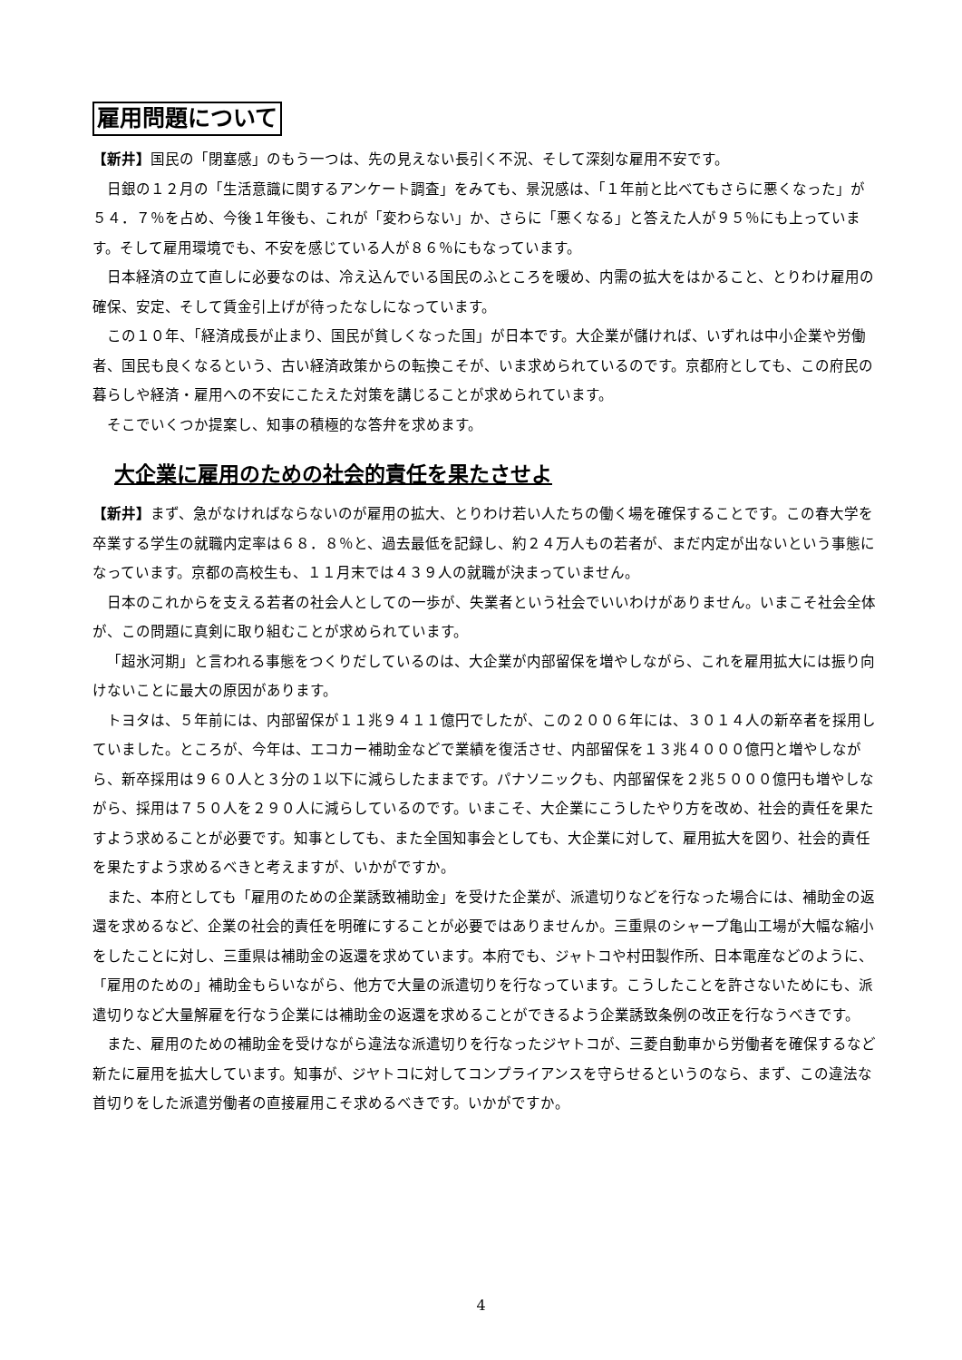雇用問題について
【新井】国民の「閉塞感」のもう一つは、先の見えない長引く不況、そして深刻な雇用不安です。
日銀の１２月の「生活意識に関するアンケート調査」をみても、景況感は、「１年前と比べてもさらに悪くなった」が５４．７％を占め、今後１年後も、これが「変わらない」か、さらに「悪くなる」と答えた人が９５％にも上っています。そして雇用環境でも、不安を感じている人が８６％にもなっています。
日本経済の立て直しに必要なのは、冷え込んでいる国民のふところを暖め、内需の拡大をはかること、とりわけ雇用の確保、安定、そして賃金引上げが待ったなしになっています。
この１０年、「経済成長が止まり、国民が貧しくなった国」が日本です。大企業が儲ければ、いずれは中小企業や労働者、国民も良くなるという、古い経済政策からの転換こそが、いま求められているのです。京都府としても、この府民の暮らしや経済・雇用への不安にこたえた対策を講じることが求められています。
そこでいくつか提案し、知事の積極的な答弁を求めます。
大企業に雇用のための社会的責任を果たさせよ
【新井】まず、急がなければならないのが雇用の拡大、とりわけ若い人たちの働く場を確保することです。この春大学を卒業する学生の就職内定率は６８．８％と、過去最低を記録し、約２４万人もの若者が、まだ内定が出ないという事態になっています。京都の高校生も、１１月末では４３９人の就職が決まっていません。
日本のこれからを支える若者の社会人としての一歩が、失業者という社会でいいわけがありません。いまこそ社会全体が、この問題に真剣に取り組むことが求められています。
「超氷河期」と言われる事態をつくりだしているのは、大企業が内部留保を増やしながら、これを雇用拡大には振り向けないことに最大の原因があります。
トヨタは、５年前には、内部留保が１１兆９４１１億円でしたが、この２００６年には、３０１４人の新卒者を採用していました。ところが、今年は、エコカー補助金などで業績を復活させ、内部留保を１３兆４０００億円と増やしながら、新卒採用は９６０人と３分の１以下に減らしたままです。パナソニックも、内部留保を２兆５０００億円も増やしながら、採用は７５０人を２９０人に減らしているのです。いまこそ、大企業にこうしたやり方を改め、社会的責任を果たすよう求めることが必要です。知事としても、また全国知事会としても、大企業に対して、雇用拡大を図り、社会的責任を果たすよう求めるべきと考えますが、いかがですか。
また、本府としても「雇用のための企業誘致補助金」を受けた企業が、派遣切りなどを行なった場合には、補助金の返還を求めるなど、企業の社会的責任を明確にすることが必要ではありませんか。三重県のシャープ亀山工場が大幅な縮小をしたことに対し、三重県は補助金の返還を求めています。本府でも、ジャトコや村田製作所、日本電産などのように、「雇用のための」補助金もらいながら、他方で大量の派遣切りを行なっています。こうしたことを許さないためにも、派遣切りなど大量解雇を行なう企業には補助金の返還を求めることができるよう企業誘致条例の改正を行なうべきです。
また、雇用のための補助金を受けながら違法な派遣切りを行なったジヤトコが、三菱自動車から労働者を確保するなど新たに雇用を拡大しています。知事が、ジヤトコに対してコンプライアンスを守らせるというのなら、まず、この違法な首切りをした派遣労働者の直接雇用こそ求めるべきです。いかがですか。
4